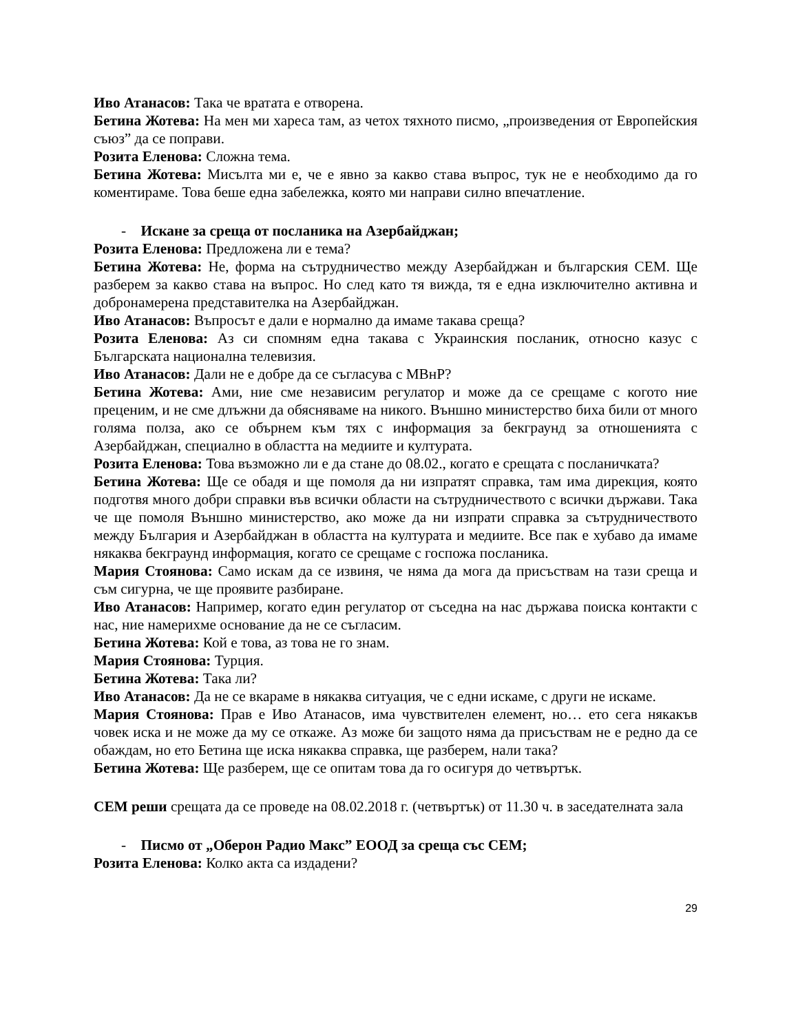Иво Атанасов: Така че вратата е отворена.
Бетина Жотева: На мен ми хареса там, аз четох тяхното писмо, „произведения от Европейския съюз” да се поправи.
Розита Еленова: Сложна тема.
Бетина Жотева: Мисълта ми е, че е явно за какво става въпрос, тук не е необходимо да го коментираме. Това беше една забележка, която ми направи силно впечатление.
- Искане за среща от посланика на Азербайджан;
Розита Еленова: Предложена ли е тема?
Бетина Жотева: Не, форма на сътрудничество между Азербайджан и българския СЕМ. Ще разберем за какво става на въпрос. Но след като тя виждa, тя е една изключително активна и добронамерена представителка на Азербайджан.
Иво Атанасов: Въпросът е дали е нормално да имаме такава среща?
Розита Еленова: Аз си спомням една такава с Украинския посланик, относно казус с Българската национална телевизия.
Иво Атанасов: Дали не е добре да се съгласува с МВнР?
Бетина Жотева: Ами, ние сме независим регулатор и може да се срещаме с когото ние преценим, и не сме длъжни да обясняваме на никого. Външно министерство биха били от много голяма полза, ако се обърнем към тях с информация за бекграунд за отношенията с Азербайджан, специално в областта на медиите и културата.
Розита Еленова: Това възможно ли е да стане до 08.02., когато е срещата с посланичката?
Бетина Жотева: Ще се обадя и ще помоля да ни изпратят справка, там има дирекция, която подготвя много добри справки във всички области на сътрудничеството с всички държави. Така че ще помоля Външно министерство, ако може да ни изпрати справка за сътрудничеството между България и Азербайджан в областта на културата и медиите. Все пак е хубаво да имаме някаква бекграунд информация, когато се срещаме с госпожа посланика.
Мария Стоянова: Само искам да се извиня, че няма да мога да присъствам на тази среща и съм сигурна, че ще проявите разбиране.
Иво Атанасов: Например, когато един регулатор от съседна на нас държава поиска контакти с нас, ние намерихме основание да не се съгласим.
Бетина Жотева: Кой е това, аз това не го знам.
Мария Стоянова: Турция.
Бетина Жотева: Така ли?
Иво Атанасов: Да не се вкараме в някаква ситуация, че с едни искаме, с други не искаме.
Мария Стоянова: Прав е Иво Атанасов, има чувствителен елемент, но… ето сега някакъв човек иска и не може да му се откаже. Аз може би защото няма да присъствам не е редно да се обаждам, но ето Бетина ще иска някаква справка, ще разберем, нали така?
Бетина Жотева: Ще разберем, ще се опитам това да го осигуря до четвъртък.
СЕМ реши срещата да се проведе на 08.02.2018 г. (четвъртък) от 11.30 ч. в заседателната зала
- Писмо от „Оберон Радио Макс” ЕООД за среща със СЕМ;
Розита Еленова: Колко акта са издадени?
29